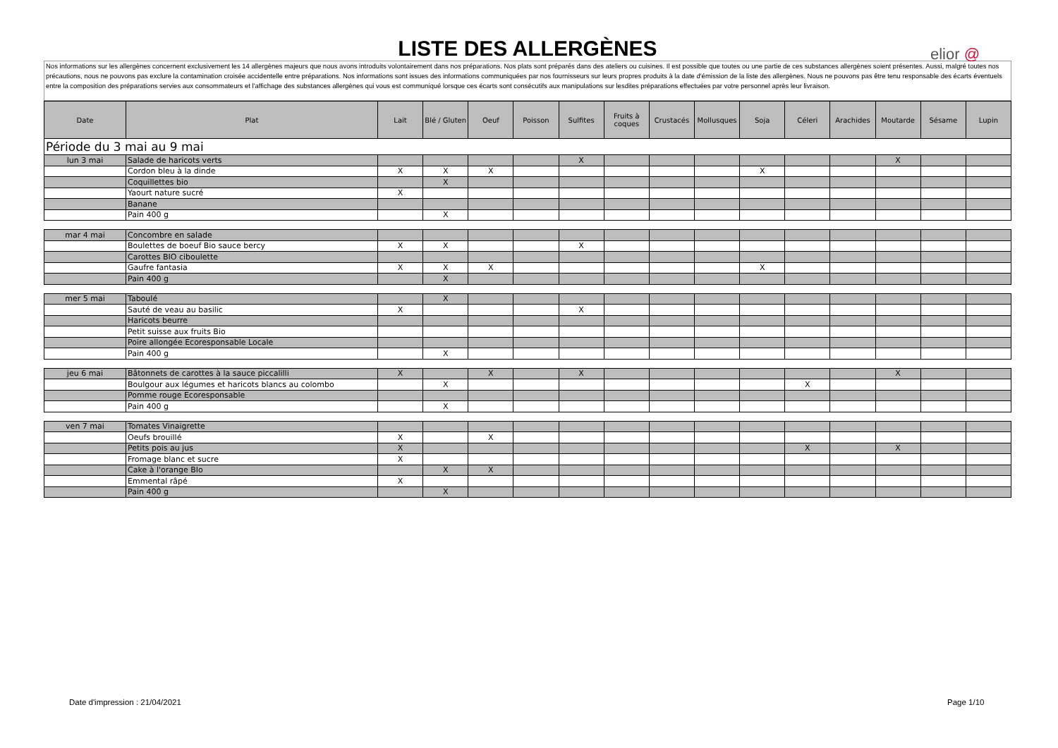LISTE DES ALLERGÈNES elior @
Nos informations sur les allergènes concernent exclusivement les 14 allergènes majeurs que nous avons introduits volontairement dans nos préparations. Nos plats sont préparés dans des ateliers ou cuisines. Il est possible que toutes ou une partie de ces substances allergènes soient présentes. Aussi, malgré toutes nos précautions, nous ne pouvons pas exclure la contamination croisée accidentelle entre préparations. Nos informations sont issues des informations communiquées par nos fournisseurs sur leurs propres produits à la date d'émission de la liste des allergènes. Nous ne pouvons pas être tenu responsable des écarts éventuels entre la composition des préparations servies aux consommateurs et l'affichage des substances allergènes qui vous est communiqué lorsque ces écarts sont consécutifs aux manipulations sur lesdites préparations effectuées par votre personnel après leur livraison.
| Date | Plat | Lait | Blé / Gluten | Oeuf | Poisson | Sulfites | Fruits à coques | Crustacés | Mollusques | Soja | Céleri | Arachides | Moutarde | Sésame | Lupin |
| --- | --- | --- | --- | --- | --- | --- | --- | --- | --- | --- | --- | --- | --- | --- | --- |
| Période du 3 mai au 9 mai | | | | | | | | | | | | | | | |
| lun 3 mai | Salade de haricots verts | | | | | X | | | | | | | X | | |
| | Cordon bleu à la dinde | X | X | X | | | | | | X | | | | | |
| | Coquillettes bio | | X | | | | | | | | | | | | |
| | Yaourt nature sucré | X | | | | | | | | | | | | | |
| | Banane | | | | | | | | | | | | | | |
| | Pain 400 g | | X | | | | | | | | | | | | |
| mar 4 mai | Concombre en salade | | | | | | | | | | | | | | |
| | Boulettes de boeuf Bio sauce bercy | X | X | | | X | | | | | | | | | |
| | Carottes BIO ciboulette | | | | | | | | | | | | | | |
| | Gaufre fantasia | X | X | X | | | | | | X | | | | | |
| | Pain 400 g | | X | | | | | | | | | | | | |
| mer 5 mai | Taboulé | | X | | | | | | | | | | | | |
| | Sauté de veau au basilic | X | | | | X | | | | | | | | | |
| | Haricots beurre | | | | | | | | | | | | | | |
| | Petit suisse aux fruits Bio | | | | | | | | | | | | | | |
| | Poire allongée Ecoresponsable Locale | | | | | | | | | | | | | | |
| | Pain 400 g | | X | | | | | | | | | | | | |
| jeu 6 mai | Bâtonnets de carottes à la sauce piccalilli | X | | X | | X | | | | | | | X | | |
| | Boulgour aux légumes et haricots blancs au colombo | | X | | | | | | | | X | | | | |
| | Pomme rouge Ecoresponsable | | | | | | | | | | | | | | |
| | Pain 400 g | | X | | | | | | | | | | | | |
| ven 7 mai | Tomates Vinaigrette | | | | | | | | | | | | | | |
| | Oeufs brouillé | X | | X | | | | | | | | | | | |
| | Petits pois au jus | X | | | | | | | | | X | | X | | |
| | Fromage blanc et sucre | X | | | | | | | | | | | | | |
| | Cake à l'orange BIo | | X | X | | | | | | | | | | | |
| | Emmental râpé | X | | | | | | | | | | | | | |
| | Pain 400 g | | X | | | | | | | | | | | | |
Date d'impression : 21/04/2021 Page 1/10